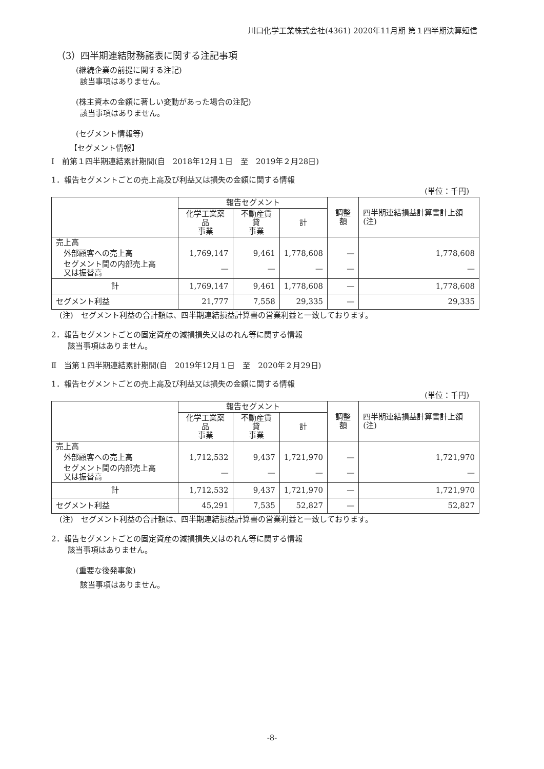川口化学工業株式会社(4361) 2020年11月期 第１四半期決算短信
（3）四半期連結財務諸表に関する注記事項
(継続企業の前提に関する注記)
該当事項はありません。
(株主資本の金額に著しい変動があった場合の注記)
該当事項はありません。
(セグメント情報等)
【セグメント情報】
Ⅰ　前第１四半期連結累計期間(自　2018年12月１日　至　2019年２月28日)
1．報告セグメントごとの売上高及び利益又は損失の金額に関する情報
(単位：千円)
| | 報告セグメント | | | 調整額 | 四半期連結損益計算書計上額(注) |
| --- | --- | --- | --- | --- | --- |
| | 化学工業薬品 事業 | 不動産賃貸 事業 | 計 | | |
| 売上高 | | | | | |
| 外部顧客への売上高 | 1,769,147 | 9,461 | 1,778,608 | — | 1,778,608 |
| セグメント間の内部売上高 又は振替高 | — | — | — | — | — |
| 計 | 1,769,147 | 9,461 | 1,778,608 | — | 1,778,608 |
| セグメント利益 | 21,777 | 7,558 | 29,335 | — | 29,335 |
(注)　セグメント利益の合計額は、四半期連結損益計算書の営業利益と一致しております。
2．報告セグメントごとの固定資産の減損損失又はのれん等に関する情報
該当事項はありません。
Ⅱ　当第１四半期連結累計期間(自　2019年12月１日　至　2020年２月29日)
1．報告セグメントごとの売上高及び利益又は損失の金額に関する情報
(単位：千円)
| | 報告セグメント | | | 調整額 | 四半期連結損益計算書計上額(注) |
| --- | --- | --- | --- | --- | --- |
| | 化学工業薬品 事業 | 不動産賃貸 事業 | 計 | | |
| 売上高 | | | | | |
| 外部顧客への売上高 | 1,712,532 | 9,437 | 1,721,970 | — | 1,721,970 |
| セグメント間の内部売上高 又は振替高 | — | — | — | — | — |
| 計 | 1,712,532 | 9,437 | 1,721,970 | — | 1,721,970 |
| セグメント利益 | 45,291 | 7,535 | 52,827 | — | 52,827 |
(注)　セグメント利益の合計額は、四半期連結損益計算書の営業利益と一致しております。
2．報告セグメントごとの固定資産の減損損失又はのれん等に関する情報
該当事項はありません。
(重要な後発事象)
該当事項はありません。
-8-